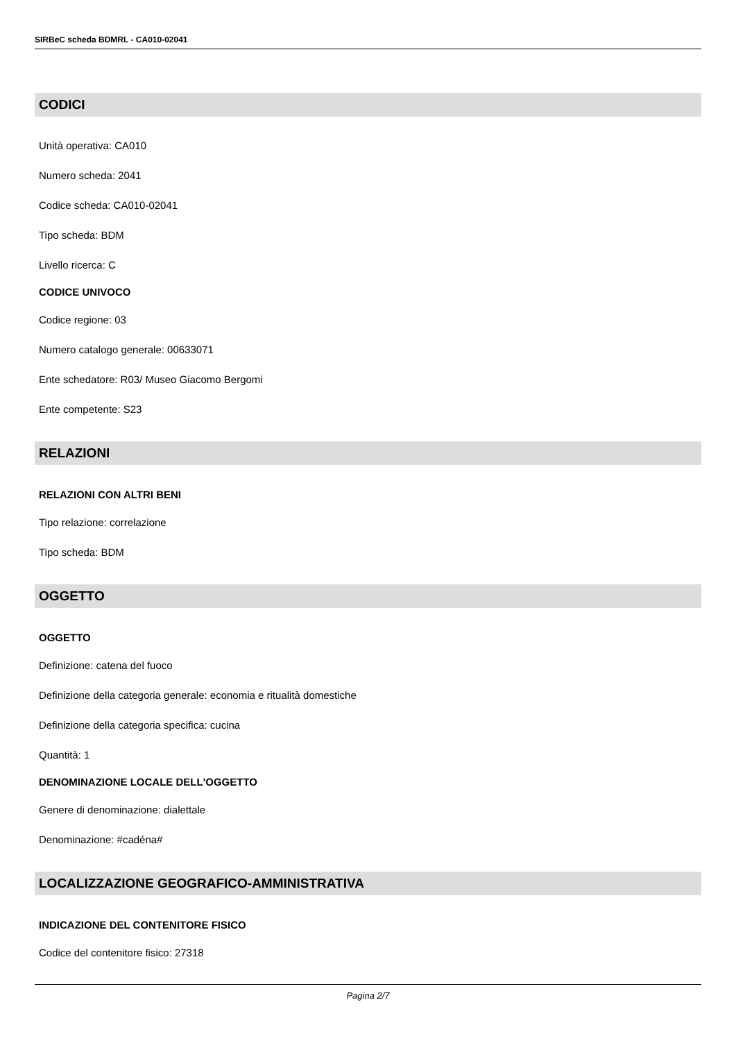SIRBeC scheda BDMRL - CA010-02041
CODICI
Unità operativa: CA010
Numero scheda: 2041
Codice scheda: CA010-02041
Tipo scheda: BDM
Livello ricerca: C
CODICE UNIVOCO
Codice regione: 03
Numero catalogo generale: 00633071
Ente schedatore: R03/ Museo Giacomo Bergomi
Ente competente: S23
RELAZIONI
RELAZIONI CON ALTRI BENI
Tipo relazione: correlazione
Tipo scheda: BDM
OGGETTO
OGGETTO
Definizione: catena del fuoco
Definizione della categoria generale: economia e ritualità domestiche
Definizione della categoria specifica: cucina
Quantità: 1
DENOMINAZIONE LOCALE DELL'OGGETTO
Genere di denominazione: dialettale
Denominazione: #cadéna#
LOCALIZZAZIONE GEOGRAFICO-AMMINISTRATIVA
INDICAZIONE DEL CONTENITORE FISICO
Codice del contenitore fisico: 27318
Pagina 2/7